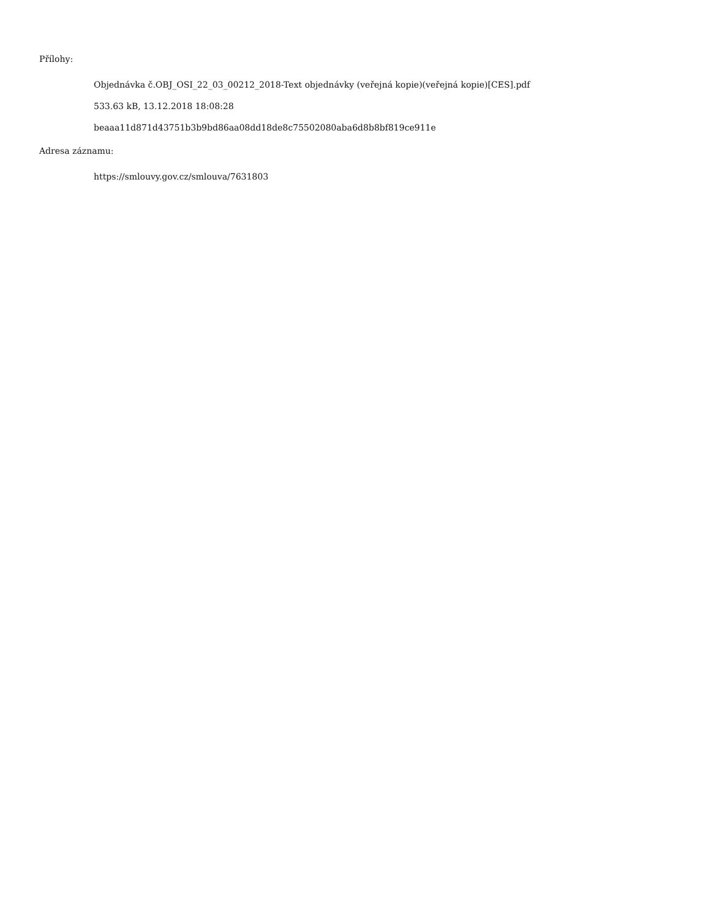Přílohy:
Objednávka č.OBJ_OSI_22_03_00212_2018-Text objednávky (veřejná kopie)(veřejná kopie)[CES].pdf
533.63 kB, 13.12.2018 18:08:28
beaaa11d871d43751b3b9bd86aa08dd18de8c75502080aba6d8b8bf819ce911e
Adresa záznamu:
https://smlouvy.gov.cz/smlouva/7631803